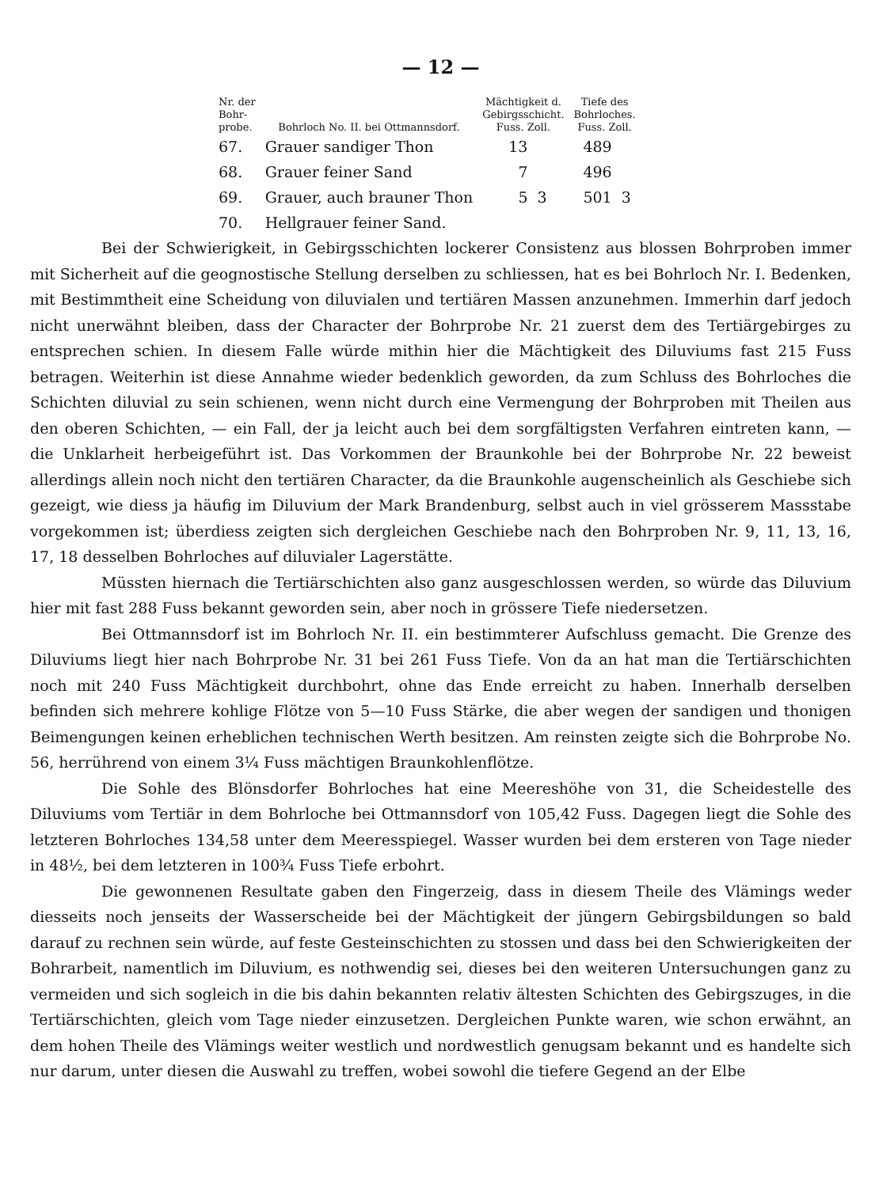— 12 —
| Nr. der Bohr- probe. | Bohrloch No. II. bei Ottmannsdorf. | Mächtigkeit d. Gebirgsschicht. Fuss. Zoll. | | Tiefe des Bohrloches. Fuss. Zoll. | |
| --- | --- | --- | --- | --- | --- |
| 67. | Grauer sandiger Thon | 13 | | 489 | |
| 68. | Grauer feiner Sand | 7 | | 496 | |
| 69. | Grauer, auch brauner Thon | 5 | 3 | 501 | 3 |
| 70. | Hellgrauer feiner Sand. | | | | |
Bei der Schwierigkeit, in Gebirgsschichten lockerer Consistenz aus blossen Bohrproben immer mit Sicherheit auf die geognostische Stellung derselben zu schliessen, hat es bei Bohrloch Nr. I. Bedenken, mit Bestimmtheit eine Scheidung von diluvialen und tertiären Massen anzunehmen. Immerhin darf jedoch nicht unerwähnt bleiben, dass der Character der Bohrprobe Nr. 21 zuerst dem des Tertiärgebirges zu entsprechen schien. In diesem Falle würde mithin hier die Mächtigkeit des Diluviums fast 215 Fuss betragen. Weiterhin ist diese Annahme wieder bedenklich geworden, da zum Schluss des Bohrloches die Schichten diluvial zu sein schienen, wenn nicht durch eine Vermengung der Bohrproben mit Theilen aus den oberen Schichten, — ein Fall, der ja leicht auch bei dem sorgfältigsten Verfahren eintreten kann, — die Unklarheit herbeigeführt ist. Das Vorkommen der Braunkohle bei der Bohrprobe Nr. 22 beweist allerdings allein noch nicht den tertiären Character, da die Braunkohle augenscheinlich als Geschiebe sich gezeigt, wie diess ja häufig im Diluvium der Mark Brandenburg, selbst auch in viel grösserem Massstabe vorgekommen ist; überdiess zeigten sich dergleichen Geschiebe nach den Bohrproben Nr. 9, 11, 13, 16, 17, 18 desselben Bohrloches auf diluvialer Lagerstätte.
Müssten hiernach die Tertiärschichten also ganz ausgeschlossen werden, so würde das Diluvium hier mit fast 288 Fuss bekannt geworden sein, aber noch in grössere Tiefe niedersetzen.
Bei Ottmannsdorf ist im Bohrloch Nr. II. ein bestimmterer Aufschluss gemacht. Die Grenze des Diluviums liegt hier nach Bohrprobe Nr. 31 bei 261 Fuss Tiefe. Von da an hat man die Tertiärschichten noch mit 240 Fuss Mächtigkeit durchbohrt, ohne das Ende erreicht zu haben. Innerhalb derselben befinden sich mehrere kohlige Flötze von 5—10 Fuss Stärke, die aber wegen der sandigen und thonigen Beimengungen keinen erheblichen technischen Werth besitzen. Am reinsten zeigte sich die Bohrprobe No. 56, herrührend von einem 3¼ Fuss mächtigen Braunkohlenflötze.
Die Sohle des Blönsdorfer Bohrloches hat eine Meereshöhe von 31, die Scheidestelle des Diluviums vom Tertiär in dem Bohrloche bei Ottmannsdorf von 105,42 Fuss. Dagegen liegt die Sohle des letzteren Bohrloches 134,58 unter dem Meeresspiegel. Wasser wurden bei dem ersteren von Tage nieder in 48½, bei dem letzteren in 100¾ Fuss Tiefe erbohrt.
Die gewonnenen Resultate gaben den Fingerzeig, dass in diesem Theile des Vlämings weder diesseits noch jenseits der Wasserscheide bei der Mächtigkeit der jüngern Gebirgsbildungen so bald darauf zu rechnen sein würde, auf feste Gesteinschichten zu stossen und dass bei den Schwierigkeiten der Bohrarbeit, namentlich im Diluvium, es nothwendig sei, dieses bei den weiteren Untersuchungen ganz zu vermeiden und sich sogleich in die bis dahin bekannten relativ ältesten Schichten des Gebirgszuges, in die Tertiärschichten, gleich vom Tage nieder einzusetzen. Dergleichen Punkte waren, wie schon erwähnt, an dem hohen Theile des Vlämings weiter westlich und nordwestlich genugsam bekannt und es handelte sich nur darum, unter diesen die Auswahl zu treffen, wobei sowohl die tiefere Gegend an der Elbe